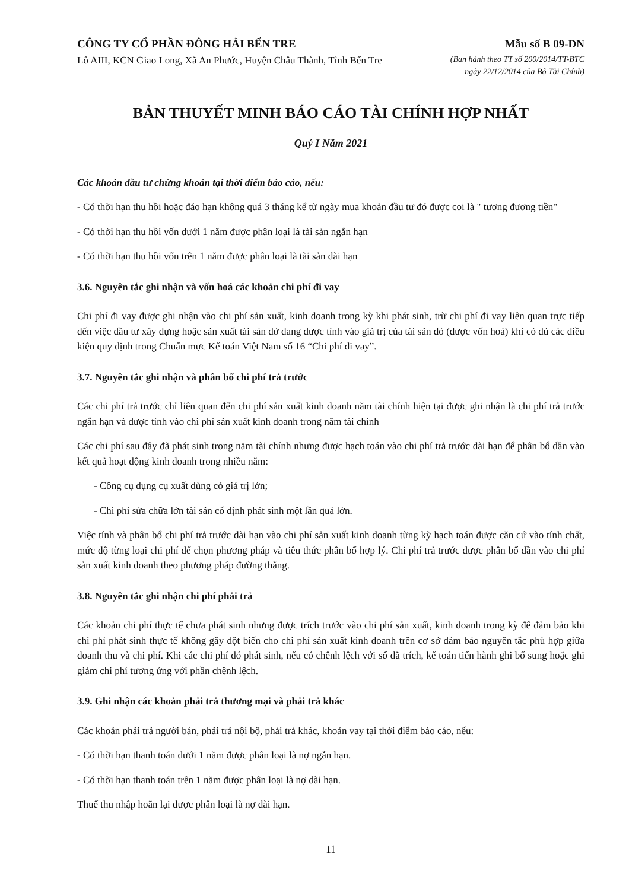CÔNG TY CỔ PHẦN ĐÔNG HẢI BẾN TRE
Lô AIII, KCN Giao Long, Xã An Phước, Huyện Châu Thành, Tỉnh Bến Tre
Mẫu số B 09-DN
(Ban hành theo TT số 200/2014/TT-BTC
ngày 22/12/2014 của Bộ Tài Chính)
BẢN THUYẾT MINH BÁO CÁO TÀI CHÍNH HỢP NHẤT
Quý I Năm 2021
Các khoản đầu tư chứng khoán tại thời điểm báo cáo, nếu:
- Có thời hạn thu hồi hoặc đáo hạn không quá 3 tháng kể từ ngày mua khoản đầu tư đó được coi là " tương đương tiền"
- Có thời hạn thu hồi vốn dưới 1 năm được phân loại là tài sản ngắn hạn
- Có thời hạn thu hồi vốn trên 1 năm được phân loại là tài sản dài hạn
3.6. Nguyên tắc ghi nhận và vốn hoá các khoản chi phí đi vay
Chi phí đi vay được ghi nhận vào chi phí sản xuất, kinh doanh trong kỳ khi phát sinh, trừ chi phí đi vay liên quan trực tiếp đến việc đầu tư xây dựng hoặc sản xuất tài sản dở dang được tính vào giá trị của tài sản đó (được vốn hoá) khi có đủ các điều kiện quy định trong Chuẩn mực Kế toán Việt Nam số 16 “Chi phí đi vay”.
3.7. Nguyên tắc ghi nhận và phân bổ chi phí trả trước
Các chi phí trả trước chỉ liên quan đến chi phí sản xuất kinh doanh năm tài chính hiện tại được ghi nhận là chi phí trả trước ngắn hạn và được tính vào chi phí sản xuất kinh doanh trong năm tài chính
Các chi phí sau đây đã phát sinh trong năm tài chính nhưng được hạch toán vào chi phí trả trước dài hạn để phân bổ dần vào kết quả hoạt động kinh doanh trong nhiều năm:
- Công cụ dụng cụ xuất dùng có giá trị lớn;
- Chi phí sửa chữa lớn tài sản cố định phát sinh một lần quá lớn.
Việc tính và phân bổ chi phí trả trước dài hạn vào chi phí sản xuất kinh doanh từng kỳ hạch toán được căn cứ vào tính chất, mức độ từng loại chi phí để chọn phương pháp và tiêu thức phân bổ hợp lý. Chi phí trả trước được phân bổ dần vào chi phí sản xuất kinh doanh theo phương pháp đường thẳng.
3.8. Nguyên tắc ghi nhận chi phí phải trả
Các khoản chi phí thực tế chưa phát sinh nhưng được trích trước vào chi phí sản xuất, kinh doanh trong kỳ để đảm bảo khi chi phí phát sinh thực tế không gây đột biến cho chi phí sản xuất kinh doanh trên cơ sở đảm bảo nguyên tắc phù hợp giữa doanh thu và chi phí. Khi các chi phí đó phát sinh, nếu có chênh lệch với số đã trích, kế toán tiến hành ghi bổ sung hoặc ghi giảm chi phí tương ứng với phần chênh lệch.
3.9. Ghi nhận các khoản phải trả thương mại và phải trả khác
Các khoản phải trả người bán, phải trả nội bộ, phải trả khác, khoản vay tại thời điểm báo cáo, nếu:
- Có thời hạn thanh toán dưới 1 năm được phân loại là nợ ngắn hạn.
- Có thời hạn thanh toán trên 1 năm được phân loại là nợ dài hạn.
Thuế thu nhập hoãn lại được phân loại là nợ dài hạn.
11